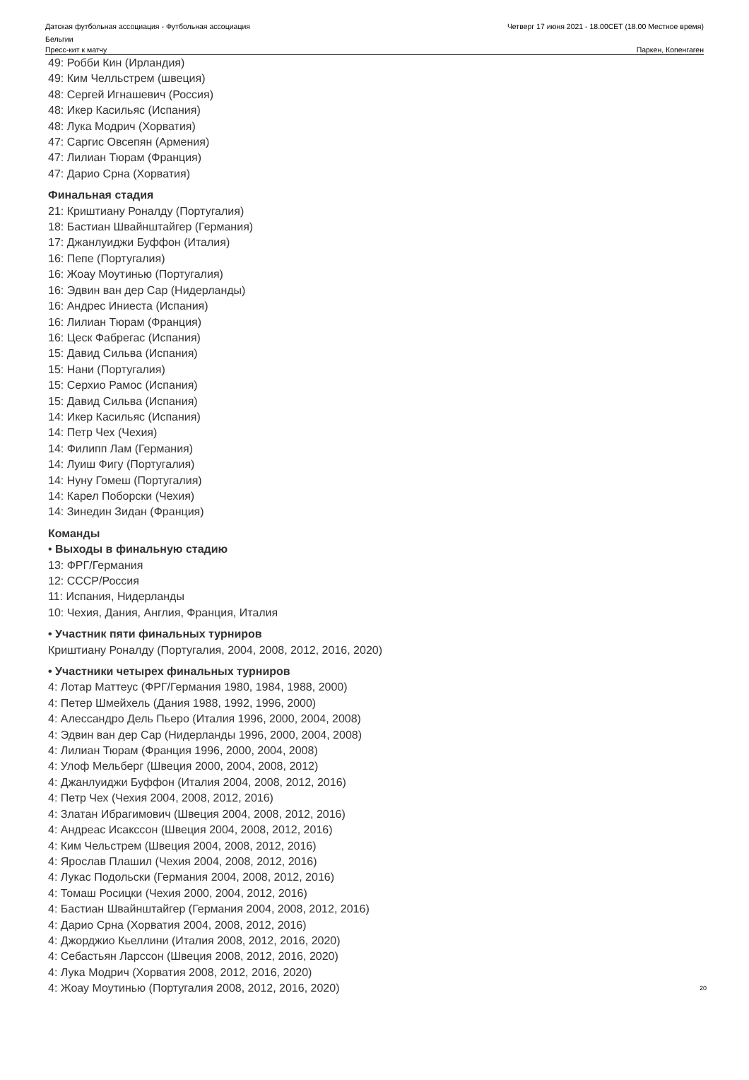Датская футбольная ассоциация - Футбольная ассоциация
Бельгии
Четверг 17 июня 2021 - 18.00CET (18.00 Местное время)
Пресс-кит к матчу Паркен, Копенгаген
49: Робби Кин (Ирландия)
49: Ким Челльстрем (швеция)
48: Сергей Игнашевич (Россия)
48: Икер Касильяс (Испания)
48: Лука Модрич (Хорватия)
47: Саргис Овсепян (Армения)
47: Лилиан Тюрам (Франция)
47: Дарио Срна (Хорватия)
Финальная стадия
21: Криштиану Роналду (Португалия)
18: Бастиан Швайнштайгер (Германия)
17: Джанлуиджи Буффон (Италия)
16: Пепе (Португалия)
16: Жоау Моутинью (Португалия)
16: Эдвин ван дер Сар (Нидерланды)
16: Андрес Иниеста (Испания)
16: Лилиан Тюрам (Франция)
16: Цеск Фабрегас (Испания)
15: Давид Сильва (Испания)
15: Нани (Португалия)
15: Серхио Рамос (Испания)
15: Давид Сильва (Испания)
14: Икер Касильяс (Испания)
14: Петр Чех (Чехия)
14: Филипп Лам (Германия)
14: Луиш Фигу (Португалия)
14: Нуну Гомеш (Португалия)
14: Карел Поборски (Чехия)
14: Зинедин Зидан (Франция)
Команды
• Выходы в финальную стадию
13: ФРГ/Германия
12: СССР/Россия
11: Испания, Нидерланды
10: Чехия, Дания, Англия, Франция, Италия
• Участник пяти финальных турниров
Криштиану Роналду (Португалия, 2004, 2008, 2012, 2016, 2020)
• Участники четырех финальных турниров
4: Лотар Маттеус (ФРГ/Германия 1980, 1984, 1988, 2000)
4: Петер Шмейхель (Дания 1988, 1992, 1996, 2000)
4: Алессандро Дель Пьеро (Италия 1996, 2000, 2004, 2008)
4: Эдвин ван дер Сар (Нидерланды 1996, 2000, 2004, 2008)
4: Лилиан Тюрам (Франция 1996, 2000, 2004, 2008)
4: Улоф Мельберг (Швеция 2000, 2004, 2008, 2012)
4: Джанлуиджи Буффон (Италия 2004, 2008, 2012, 2016)
4: Петр Чех (Чехия 2004, 2008, 2012, 2016)
4: Златан Ибрагимович (Швеция 2004, 2008, 2012, 2016)
4: Андреас Исакссон (Швеция 2004, 2008, 2012, 2016)
4: Ким Чельстрем (Швеция 2004, 2008, 2012, 2016)
4: Ярослав Плашил (Чехия 2004, 2008, 2012, 2016)
4: Лукас Подольски (Германия 2004, 2008, 2012, 2016)
4: Томаш Росицки (Чехия 2000, 2004, 2012, 2016)
4: Бастиан Швайнштайгер (Германия 2004, 2008, 2012, 2016)
4: Дарио Срна (Хорватия 2004, 2008, 2012, 2016)
4: Джорджио Кьеллини (Италия 2008, 2012, 2016, 2020)
4: Себастьян Ларссон (Швеция 2008, 2012, 2016, 2020)
4: Лука Модрич (Хорватия 2008, 2012, 2016, 2020)
4: Жоау Моутинью (Португалия 2008, 2012, 2016, 2020)
20